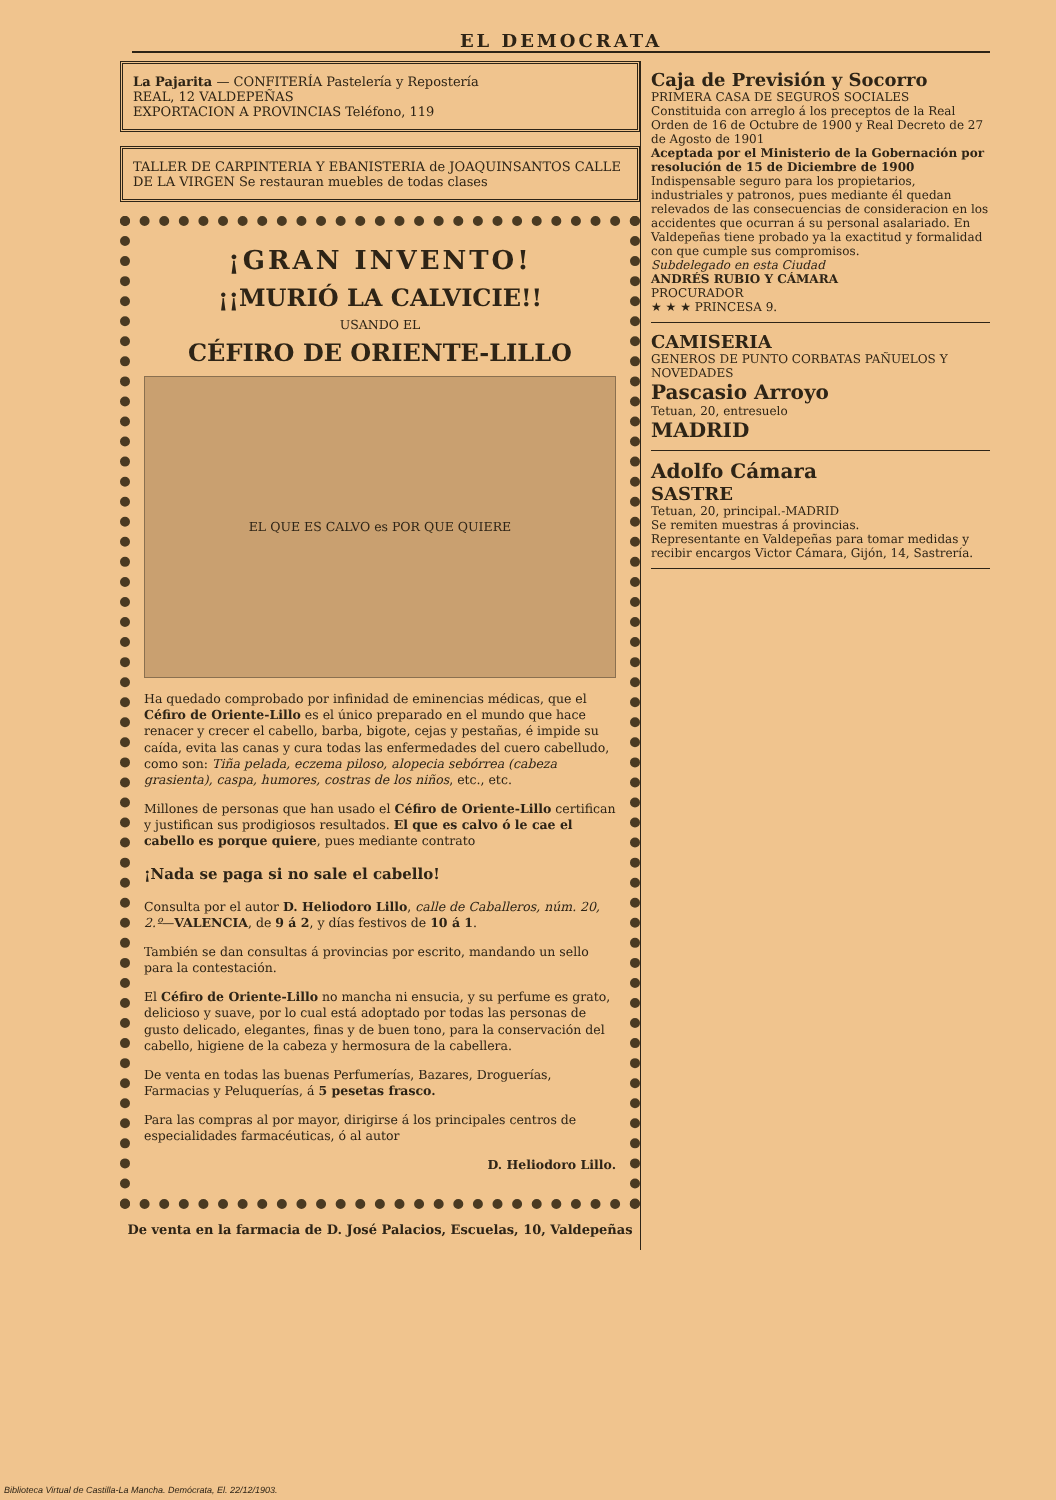EL DEMOCRATA
La Pajarita — CONFITERÍA Pastelería y Repostería
REAL, 12 VALDEPEÑAS
EXPORTACION A PROVINCIAS Teléfono, 119
TALLER DE CARPINTERIA Y EBANISTERIA de JOAQUINSANTOS CALLE DE LA VIRGEN Se restauran muebles de todas clases
¡GRAN INVENTO!
¡¡MURIÓ LA CALVICIE!!
USANDO EL
CÉFIRO DE ORIENTE-LILLO
EL QUE ES CALVO es POR QUE QUIERE
Ha quedado comprobado por infinidad de eminencias médicas, que el Céfiro de Oriente-Lillo es el único preparado en el mundo que hace renacer y crecer el cabello, barba, bigote, cejas y pestañas, é impide su caída, evita las canas y cura todas las enfermedades del cuero cabelludo, como son: Tiña pelada, eczema piloso, alopecia sebórrea (cabeza grasienta), caspa, humores, costras de los niños, etc., etc.
Millones de personas que han usado el Céfiro de Oriente-Lillo certifican y justifican sus prodigiosos resultados. El que es calvo ó le cae el cabello es porque quiere, pues mediante contrato
¡Nada se paga si no sale el cabello!
Consulta por el autor D. Heliodoro Lillo, calle de Caballeros, núm. 20, 2.º—VALENCIA, de 9 á 2, y días festivos de 10 á 1.
También se dan consultas á provincias por escrito, mandando un sello para la contestación.
El Céfiro de Oriente-Lillo no mancha ni ensucia, y su perfume es grato, delicioso y suave, por lo cual está adoptado por todas las personas de gusto delicado, elegantes, finas y de buen tono, para la conservación del cabello, higiene de la cabeza y hermosura de la cabellera.
De venta en todas las buenas Perfumerías, Bazares, Droguerías, Farmacias y Peluquerías, á 5 pesetas frasco.
Para las compras al por mayor, dirigirse á los principales centros de especialidades farmacéuticas, ó al autor
D. Heliodoro Lillo.
De venta en la farmacia de D. José Palacios, Escuelas, 10, Valdepeñas
Caja de Previsión y Socorro
PRIMERA CASA DE SEGUROS SOCIALES
Constituida con arreglo á los preceptos de la Real Orden de 16 de Octubre de 1900 y Real Decreto de 27 de Agosto de 1901
Aceptada por el Ministerio de la Gobernación por resolución de 15 de Diciembre de 1900
Indispensable seguro para los propietarios, industriales y patronos, pues mediante él quedan relevados de las consecuencias de consideracion en los accidentes que ocurran á su personal asalariado. En Valdepeñas tiene probado ya la exactitud y formalidad con que cumple sus compromisos.
Subdelegado en esta Ciudad
ANDRÉS RUBIO Y CÁMARA
PROCURADOR
★ ★ ★ PRINCESA 9.
CAMISERIA
GENEROS DE PUNTO CORBATAS PAÑUELOS Y NOVEDADES
Pascasio Arroyo
Tetuan, 20, entresuelo
MADRID
Adolfo Cámara
SASTRE
Tetuan, 20, principal.-MADRID
Se remiten muestras á provincias.
Representante en Valdepeñas para tomar medidas y recibir encargos Victor Cámara, Gijón, 14, Sastrería.
Biblioteca Virtual de Castilla-La Mancha. Demócrata, El. 22/12/1903.